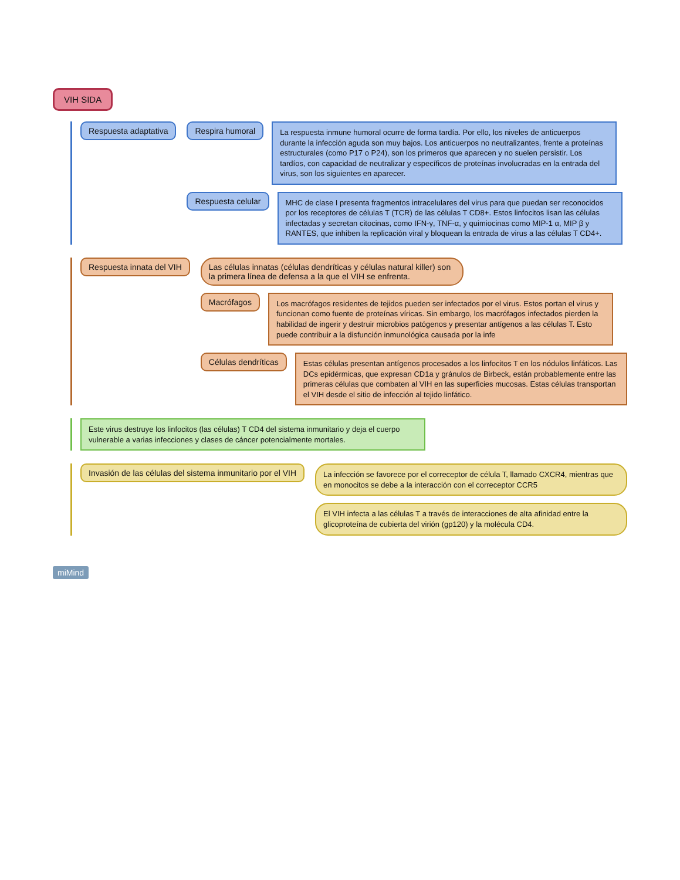VIH SIDA
Respuesta adaptativa Respira humoral
La respuesta inmune humoral ocurre de forma tardía. Por ello, los niveles de anticuerpos durante la infección aguda son muy bajos. Los anticuerpos no neutralizantes, frente a proteínas estructurales (como P17 o P24), son los primeros que aparecen y no suelen persistir. Los tardíos, con capacidad de neutralizar y específicos de proteínas involucradas en la entrada del virus, son los siguientes en aparecer.
Respuesta celular
MHC de clase I presenta fragmentos intracelulares del virus para que puedan ser reconocidos por los receptores de células T (TCR) de las células T CD8+. Estos linfocitos lisan las células infectadas y secretan citocinas, como IFN-γ, TNF-α, y quimiocinas como MIP-1 α, MIP β y RANTES, que inhiben la replicación viral y bloquean la entrada de virus a las células T CD4+.
Respuesta innata del VIH Las células innatas (células dendríticas y células natural killer) son la primera línea de defensa a la que el VIH se enfrenta.
Macrófagos
Los macrófagos residentes de tejidos pueden ser infectados por el virus. Estos portan el virus y funcionan como fuente de proteínas víricas. Sin embargo, los macrófagos infectados pierden la habilidad de ingerir y destruir microbios patógenos y presentar antígenos a las células T. Esto puede contribuir a la disfunción inmunológica causada por la infe
Células dendríticas
Estas células presentan antígenos procesados a los linfocitos T en los nódulos linfáticos. Las DCs epidérmicas, que expresan CD1a y gránulos de Birbeck, están probablemente entre las primeras células que combaten al VIH en las superficies mucosas. Estas células transportan el VIH desde el sitio de infección al tejido linfático.
Este virus destruye los linfocitos (las células) T CD4 del sistema inmunitario y deja el cuerpo vulnerable a varias infecciones y clases de cáncer potencialmente mortales.
Invasión de las células del sistema inmunitario por el VIH
La infección se favorece por el correceptor de célula T, llamado CXCR4, mientras que en monocitos se debe a la interacción con el correceptor CCR5
El VIH infecta a las células T a través de interacciones de alta afinidad entre la glicoproteína de cubierta del virión (gp120) y la molécula CD4.
miMind